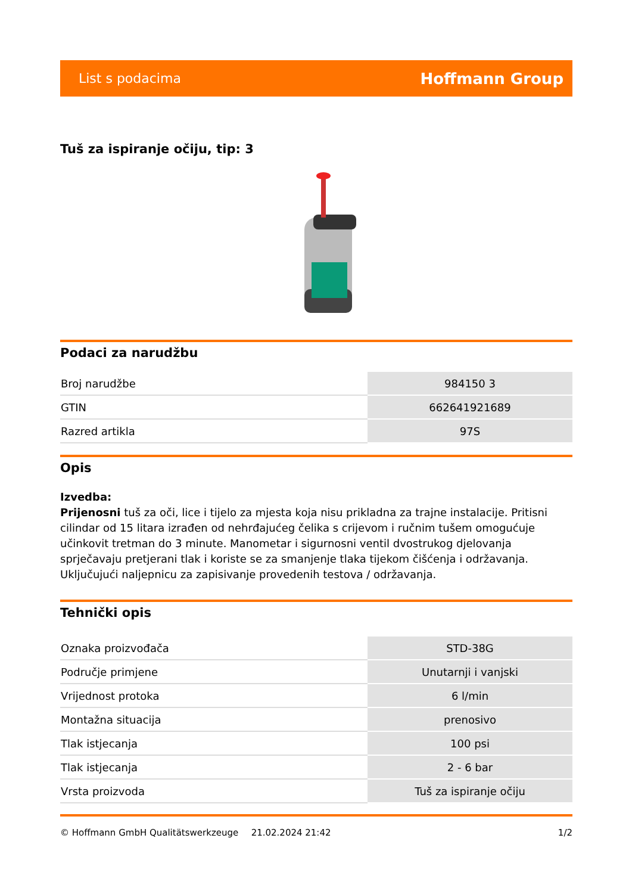List s podacima Hoffmann Group
Tuš za ispiranje očiju, tip: 3
Podaci za narudžbu
| Broj narudžbe | 984150 3 |
| GTIN | 662641921689 |
| Razred artikla | 97S |
Opis
Izvedba:
Prijenosni tuš za oči, lice i tijelo za mjesta koja nisu prikladna za trajne instalacije. Pritisni cilindar od 15 litara izrađen od nehrđajućeg čelika s crijevom i ručnim tušem omogućuje učinkovit tretman do 3 minute. Manometar i sigurnosni ventil dvostrukog djelovanja sprječavaju pretjerani tlak i koriste se za smanjenje tlaka tijekom čišćenja i održavanja. Uključujući naljepnicu za zapisivanje provedenih testova / održavanja.
Tehnički opis
| Oznaka proizvođača | STD-38G |
| Područje primjene | Unutarnji i vanjski |
| Vrijednost protoka | 6 l/min |
| Montažna situacija | prenosivo |
| Tlak istjecanja | 100 psi |
| Tlak istjecanja | 2 - 6 bar |
| Vrsta proizvoda | Tuš za ispiranje očiju |
© Hoffmann GmbH Qualitätswerkzeuge 21.02.2024 21:42 1/2